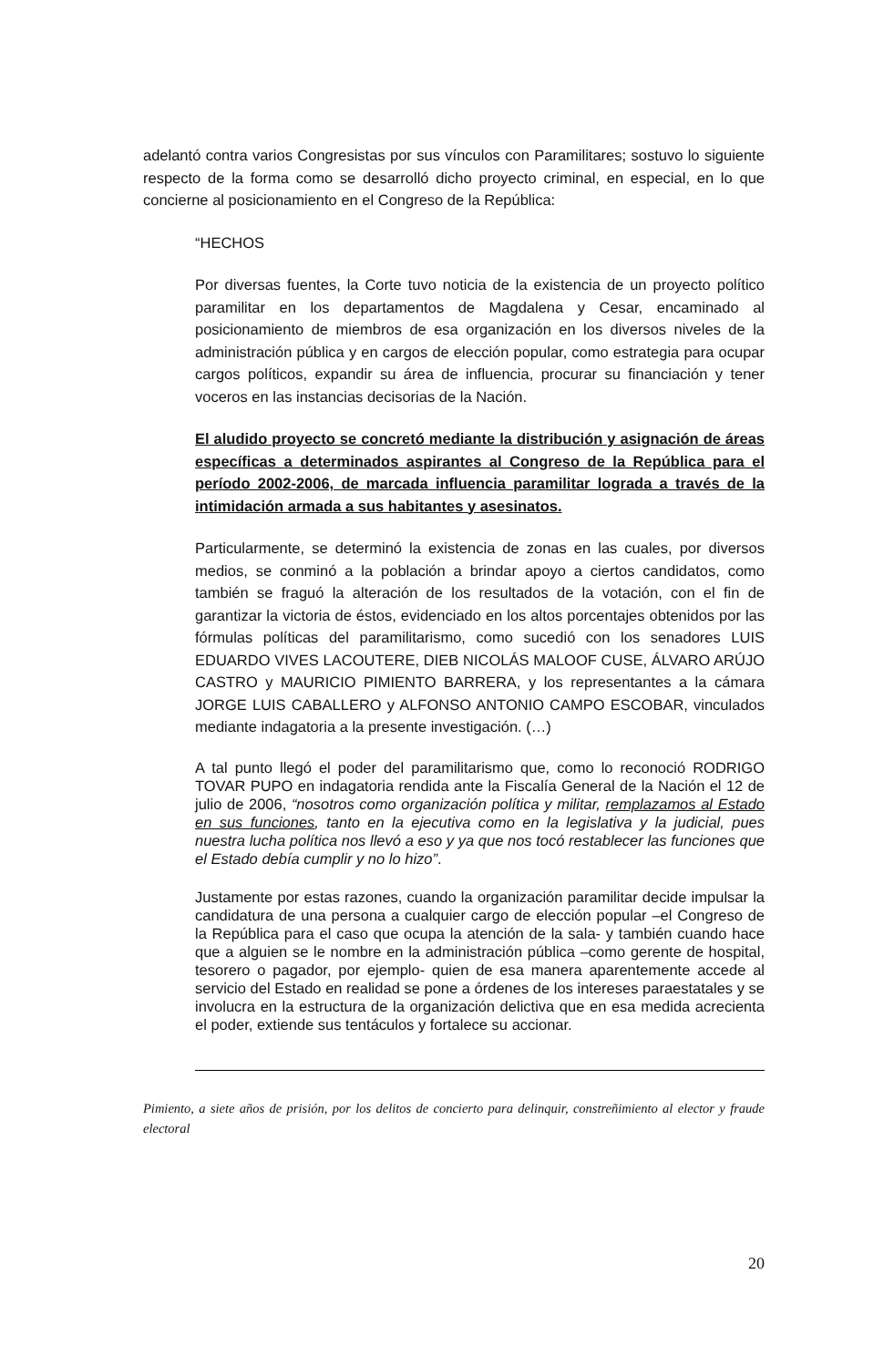adelantó contra varios Congresistas por sus vínculos con Paramilitares; sostuvo lo siguiente respecto de la forma como se desarrolló dicho proyecto criminal, en especial, en lo que concierne al posicionamiento en el Congreso de la República:
“HECHOS
Por diversas fuentes, la Corte tuvo noticia de la existencia de un proyecto político paramilitar en los departamentos de Magdalena y Cesar, encaminado al posicionamiento de miembros de esa organización en los diversos niveles de la administración pública y en cargos de elección popular, como estrategia para ocupar cargos políticos, expandir su área de influencia, procurar su financiación y tener voceros en las instancias decisorias de la Nación.
El aludido proyecto se concretó mediante la distribución y asignación de áreas específicas a determinados aspirantes al Congreso de la República para el período 2002-2006, de marcada influencia paramilitar lograda a través de la intimidación armada a sus habitantes y asesinatos.
Particularmente, se determinó la existencia de zonas en las cuales, por diversos medios, se conminó a la población a brindar apoyo a ciertos candidatos, como también se fraguó la alteración de los resultados de la votación, con el fin de garantizar la victoria de éstos, evidenciado en los altos porcentajes obtenidos por las fórmulas políticas del paramilitarismo, como sucedió con los senadores LUIS EDUARDO VIVES LACOUTERE, DIEB NICOLÁS MALOOF CUSE, ÁLVARO ARÚJO CASTRO y MAURICIO PIMIENTO BARRERA, y los representantes a la cámara JORGE LUIS CABALLERO y ALFONSO ANTONIO CAMPO ESCOBAR, vinculados mediante indagatoria a la presente investigación. (…)
A tal punto llegó el poder del paramilitarismo que, como lo reconoció RODRIGO TOVAR PUPO en indagatoria rendida ante la Fiscalía General de la Nación el 12 de julio de 2006, “nosotros como organización política y militar, remplazamos al Estado en sus funciones, tanto en la ejecutiva como en la legislativa y la judicial, pues nuestra lucha política nos llevó a eso y ya que nos tocó restablecer las funciones que el Estado debía cumplir y no lo hizo”.
Justamente por estas razones, cuando la organización paramilitar decide impulsar la candidatura de una persona a cualquier cargo de elección popular –el Congreso de la República para el caso que ocupa la atención de la sala- y también cuando hace que a alguien se le nombre en la administración pública –como gerente de hospital, tesorero o pagador, por ejemplo- quien de esa manera aparentemente accede al servicio del Estado en realidad se pone a órdenes de los intereses paraestatales y se involucra en la estructura de la organización delictiva que en esa medida acrecienta el poder, extiende sus tentáculos y fortalece su accionar.
Pimiento, a siete años de prisión, por los delitos de concierto para delinquir, constreñimiento al elector y fraude electoral
20